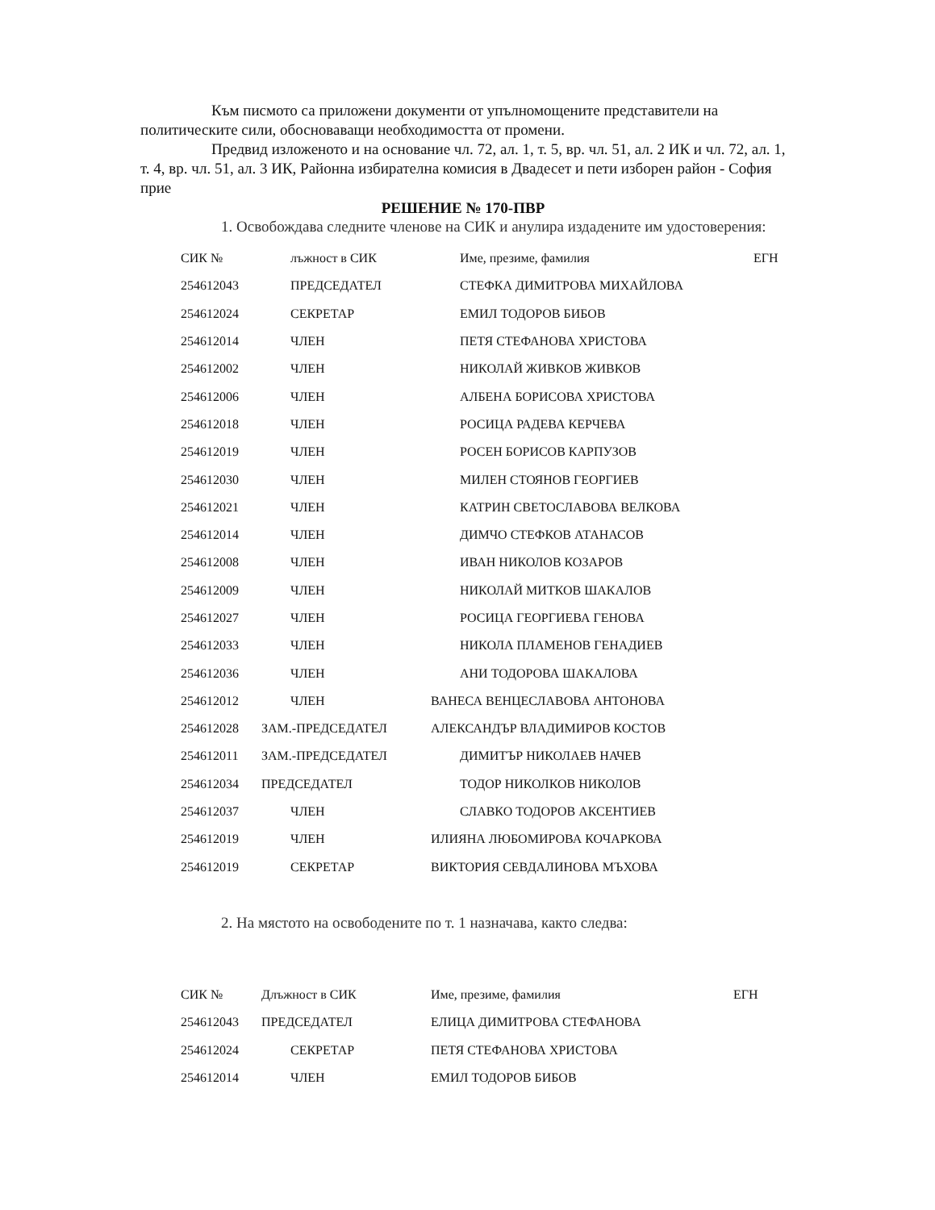Към писмото са приложени документи от упълномощените представители на политическите сили, обосноваващи необходимостта от промени.
Предвид изложеното и на основание чл. 72, ал. 1, т. 5, вр. чл. 51, ал. 2 ИК и чл. 72, ал. 1, т. 4, вр. чл. 51, ал. 3 ИК, Районна избирателна комисия в Двадесет и пети изборен район - София прие
РЕШЕНИЕ № 170-ПВР
1. Освобождава следните членове на СИК и анулира издадените им удостоверения:
| СИК № | лъжност в СИК | Име, презиме, фамилия | ЕГН |
| 254612043 | ПРЕДСЕДАТЕЛ | СТЕФКА ДИМИТРОВА МИХАЙЛОВА | |
| 254612024 | СЕКРЕТАР | ЕМИЛ ТОДОРОВ БИБОВ | |
| 254612014 | ЧЛЕН | ПЕТЯ СТЕФАНОВА ХРИСТОВА | |
| 254612002 | ЧЛЕН | НИКОЛАЙ ЖИВКОВ ЖИВКОВ | |
| 254612006 | ЧЛЕН | АЛБЕНА БОРИСОВА ХРИСТОВА | |
| 254612018 | ЧЛЕН | РОСИЦА РАДЕВА КЕРЧЕВА | |
| 254612019 | ЧЛЕН | РОСЕН БОРИСОВ КАРПУЗОВ | |
| 254612030 | ЧЛЕН | МИЛЕН СТОЯНОВ ГЕОРГИЕВ | |
| 254612021 | ЧЛЕН | КАТРИН СВЕТОСЛАВОВА ВЕЛКОВА | |
| 254612014 | ЧЛЕН | ДИМЧО СТЕФКОВ АТАНАСОВ | |
| 254612008 | ЧЛЕН | ИВАН НИКОЛОВ КОЗАРОВ | |
| 254612009 | ЧЛЕН | НИКОЛАЙ МИТКОВ ШАКАЛОВ | |
| 254612027 | ЧЛЕН | РОСИЦА ГЕОРГИЕВА ГЕНОВА | |
| 254612033 | ЧЛЕН | НИКОЛА ПЛАМЕНОВ ГЕНАДИЕВ | |
| 254612036 | ЧЛЕН | АНИ ТОДОРОВА ШАКАЛОВА | |
| 254612012 | ЧЛЕН | ВАНЕСА ВЕНЦЕСЛАВОВА АНТОНОВА | |
| 254612028 | ЗАМ.-ПРЕДСЕДАТЕЛ | АЛЕКСАНДЪР ВЛАДИМИРОВ КОСТОВ | |
| 254612011 | ЗАМ.-ПРЕДСЕДАТЕЛ | ДИМИТЪР НИКОЛАЕВ НАЧЕВ | |
| 254612034 | ПРЕДСЕДАТЕЛ | ТОДОР НИКОЛКОВ НИКОЛОВ | |
| 254612037 | ЧЛЕН | СЛАВКО ТОДОРОВ АКСЕНТИЕВ | |
| 254612019 | ЧЛЕН | ИЛИЯНА ЛЮБОМИРОВА КОЧАРКОВА | |
| 254612019 | СЕКРЕТАР | ВИКТОРИЯ СЕВДАЛИНОВА МЪХОВА | |
2. На мястото на освободените по т. 1 назначава, както следва:
| СИК № | Длъжност в СИК | Име, презиме, фамилия | ЕГН |
| 254612043 | ПРЕДСЕДАТЕЛ | ЕЛИЦА ДИМИТРОВА СТЕФАНОВА | |
| 254612024 | СЕКРЕТАР | ПЕТЯ СТЕФАНОВА ХРИСТОВА | |
| 254612014 | ЧЛЕН | ЕМИЛ ТОДОРОВ БИБОВ | |